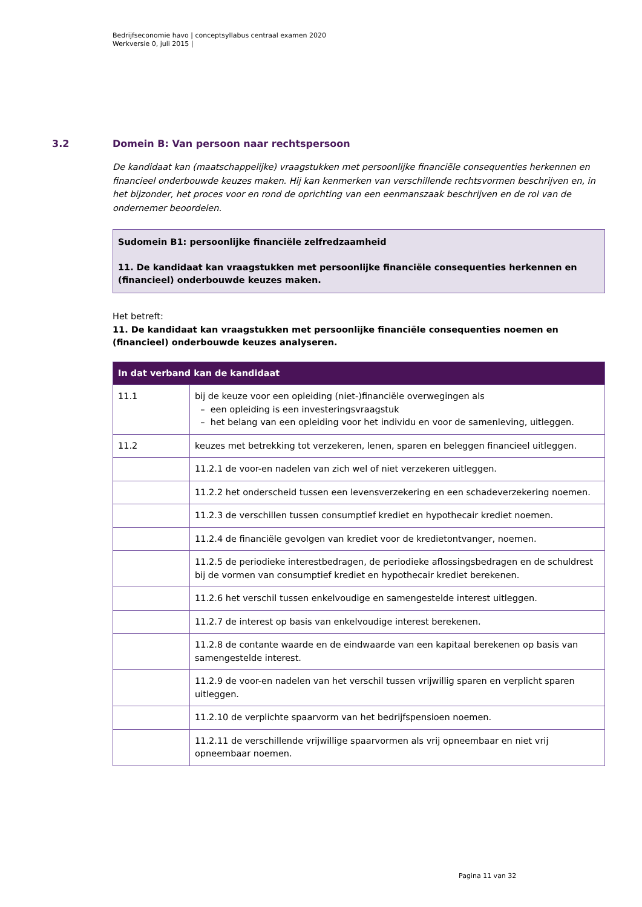Bedrijfseconomie havo | conceptsyllabus centraal examen 2020
Werkversie 0, juli 2015 |
3.2 Domein B: Van persoon naar rechtspersoon
De kandidaat kan (maatschappelijke) vraagstukken met persoonlijke financiële consequenties herkennen en financieel onderbouwde keuzes maken. Hij kan kenmerken van verschillende rechtsvormen beschrijven en, in het bijzonder, het proces voor en rond de oprichting van een eenmanszaak beschrijven en de rol van de ondernemer beoordelen.
Sudomein B1: persoonlijke financiële zelfredzaamheid
11. De kandidaat kan vraagstukken met persoonlijke financiële consequenties herkennen en (financieel) onderbouwde keuzes maken.
Het betreft:
11. De kandidaat kan vraagstukken met persoonlijke financiële consequenties noemen en (financieel) onderbouwde keuzes analyseren.
| In dat verband kan de kandidaat | |
| --- | --- |
| 11.1 | bij de keuze voor een opleiding (niet-)financiële overwegingen als – een opleiding is een investeringsvraagstuk – het belang van een opleiding voor het individu en voor de samenleving, uitleggen. |
| 11.2 | keuzes met betrekking tot verzekeren, lenen, sparen en beleggen financieel uitleggen. |
| | 11.2.1 de voor-en nadelen van zich wel of niet verzekeren uitleggen. |
| | 11.2.2 het onderscheid tussen een levensverzekering en een schadeverzekering noemen. |
| | 11.2.3 de verschillen tussen consumptief krediet en hypothecair krediet noemen. |
| | 11.2.4 de financiële gevolgen van krediet voor de kredietontvanger, noemen. |
| | 11.2.5 de periodieke interestbedragen, de periodieke aflossingsbedragen en de schuldrest bij de vormen van consumptief krediet en hypothecair krediet berekenen. |
| | 11.2.6 het verschil tussen enkelvoudige en samengestelde interest uitleggen. |
| | 11.2.7 de interest op basis van enkelvoudige interest berekenen. |
| | 11.2.8 de contante waarde en de eindwaarde van een kapitaal berekenen op basis van samengestelde interest. |
| | 11.2.9 de voor-en nadelen van het verschil tussen vrijwillig sparen en verplicht sparen uitleggen. |
| | 11.2.10 de verplichte spaarvorm van het bedrijfspensioen noemen. |
| | 11.2.11 de verschillende vrijwillige spaarvormen als vrij opneembaar en niet vrij opneembaar noemen. |
Pagina 11 van 32